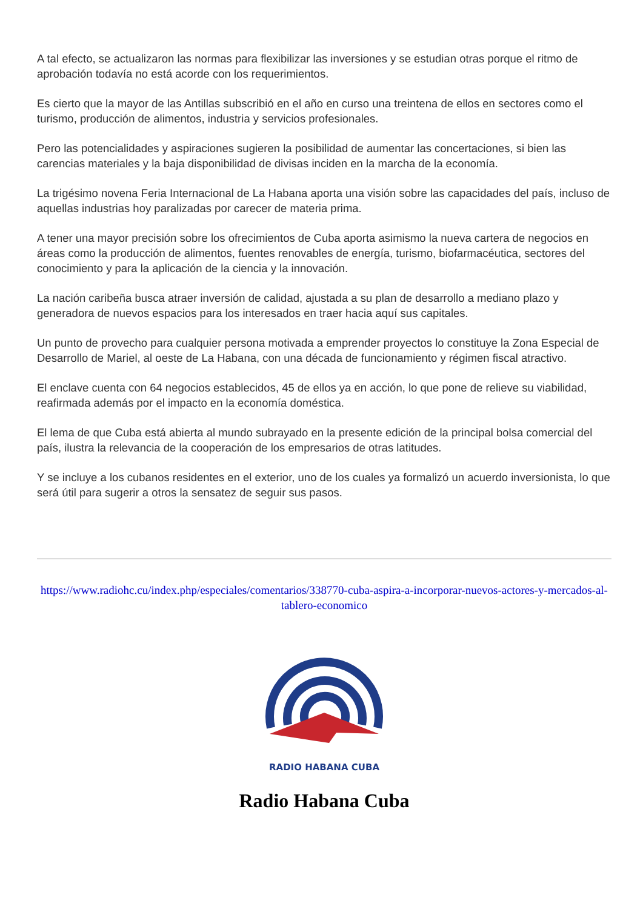A tal efecto, se actualizaron las normas para flexibilizar las inversiones y se estudian otras porque el ritmo de aprobación todavía no está acorde con los requerimientos.
Es cierto que la mayor de las Antillas subscribió en el año en curso una treintena de ellos en sectores como el turismo, producción de alimentos, industria y servicios profesionales.
Pero las potencialidades y aspiraciones sugieren la posibilidad de aumentar las concertaciones, si bien las carencias materiales y la baja disponibilidad de divisas inciden en la marcha de la economía.
La trigésimo novena Feria Internacional de La Habana aporta una visión sobre las capacidades del país, incluso de aquellas industrias hoy paralizadas por carecer de materia prima.
A tener una mayor precisión sobre los ofrecimientos de Cuba aporta asimismo la nueva cartera de negocios en áreas como la producción de alimentos, fuentes renovables de energía, turismo, biofarmacéutica, sectores del conocimiento y para la aplicación de la ciencia y la innovación.
La nación caribeña busca atraer inversión de calidad, ajustada a su plan de desarrollo a mediano plazo y generadora de nuevos espacios para los interesados en traer hacia aquí sus capitales.
Un punto de provecho para cualquier persona motivada a emprender proyectos lo constituye la Zona Especial de Desarrollo de Mariel, al oeste de La Habana, con una década de funcionamiento y régimen fiscal atractivo.
El enclave cuenta con 64 negocios establecidos, 45 de ellos ya en acción, lo que pone de relieve su viabilidad, reafirmada además por el impacto en la economía doméstica.
El lema de que Cuba está abierta al mundo subrayado en la presente edición de la principal bolsa comercial del país, ilustra la relevancia de la cooperación de los empresarios de otras latitudes.
Y se incluye a los cubanos residentes en el exterior, uno de los cuales ya formalizó un acuerdo inversionista, lo que será útil para sugerir a otros la sensatez de seguir sus pasos.
https://www.radiohc.cu/index.php/especiales/comentarios/338770-cuba-aspira-a-incorporar-nuevos-actores-y-mercados-al-tablero-economico
RADIO HABANA CUBA
Radio Habana Cuba